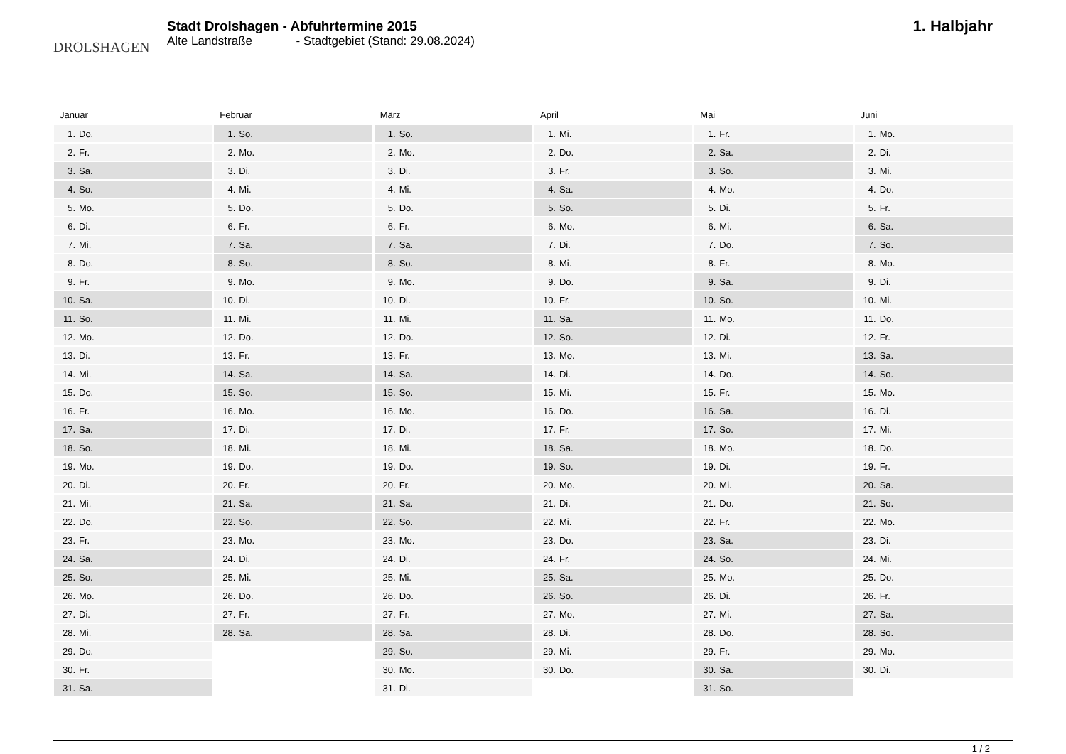DROLSHAGEN
Stadt Drolshagen - Abfuhrtermine 2015
Alte Landstraße - Stadtgebiet (Stand: 29.08.2024)
1. Halbjahr
Januar
| 1. | Do. |
| 2. | Fr. |
| 3. | Sa. |
| 4. | So. |
| 5. | Mo. |
| 6. | Di. |
| 7. | Mi. |
| 8. | Do. |
| 9. | Fr. |
| 10. | Sa. |
| 11. | So. |
| 12. | Mo. |
| 13. | Di. |
| 14. | Mi. |
| 15. | Do. |
| 16. | Fr. |
| 17. | Sa. |
| 18. | So. |
| 19. | Mo. |
| 20. | Di. |
| 21. | Mi. |
| 22. | Do. |
| 23. | Fr. |
| 24. | Sa. |
| 25. | So. |
| 26. | Mo. |
| 27. | Di. |
| 28. | Mi. |
| 29. | Do. |
| 30. | Fr. |
| 31. | Sa. |
Februar
| 1. | So. |
| 2. | Mo. |
| 3. | Di. |
| 4. | Mi. |
| 5. | Do. |
| 6. | Fr. |
| 7. | Sa. |
| 8. | So. |
| 9. | Mo. |
| 10. | Di. |
| 11. | Mi. |
| 12. | Do. |
| 13. | Fr. |
| 14. | Sa. |
| 15. | So. |
| 16. | Mo. |
| 17. | Di. |
| 18. | Mi. |
| 19. | Do. |
| 20. | Fr. |
| 21. | Sa. |
| 22. | So. |
| 23. | Mo. |
| 24. | Di. |
| 25. | Mi. |
| 26. | Do. |
| 27. | Fr. |
| 28. | Sa. |
März
| 1. | So. |
| 2. | Mo. |
| 3. | Di. |
| 4. | Mi. |
| 5. | Do. |
| 6. | Fr. |
| 7. | Sa. |
| 8. | So. |
| 9. | Mo. |
| 10. | Di. |
| 11. | Mi. |
| 12. | Do. |
| 13. | Fr. |
| 14. | Sa. |
| 15. | So. |
| 16. | Mo. |
| 17. | Di. |
| 18. | Mi. |
| 19. | Do. |
| 20. | Fr. |
| 21. | Sa. |
| 22. | So. |
| 23. | Mo. |
| 24. | Di. |
| 25. | Mi. |
| 26. | Do. |
| 27. | Fr. |
| 28. | Sa. |
| 29. | So. |
| 30. | Mo. |
| 31. | Di. |
April
| 1. | Mi. |
| 2. | Do. |
| 3. | Fr. |
| 4. | Sa. |
| 5. | So. |
| 6. | Mo. |
| 7. | Di. |
| 8. | Mi. |
| 9. | Do. |
| 10. | Fr. |
| 11. | Sa. |
| 12. | So. |
| 13. | Mo. |
| 14. | Di. |
| 15. | Mi. |
| 16. | Do. |
| 17. | Fr. |
| 18. | Sa. |
| 19. | So. |
| 20. | Mo. |
| 21. | Di. |
| 22. | Mi. |
| 23. | Do. |
| 24. | Fr. |
| 25. | Sa. |
| 26. | So. |
| 27. | Mo. |
| 28. | Di. |
| 29. | Mi. |
| 30. | Do. |
Mai
| 1. | Fr. |
| 2. | Sa. |
| 3. | So. |
| 4. | Mo. |
| 5. | Di. |
| 6. | Mi. |
| 7. | Do. |
| 8. | Fr. |
| 9. | Sa. |
| 10. | So. |
| 11. | Mo. |
| 12. | Di. |
| 13. | Mi. |
| 14. | Do. |
| 15. | Fr. |
| 16. | Sa. |
| 17. | So. |
| 18. | Mo. |
| 19. | Di. |
| 20. | Mi. |
| 21. | Do. |
| 22. | Fr. |
| 23. | Sa. |
| 24. | So. |
| 25. | Mo. |
| 26. | Di. |
| 27. | Mi. |
| 28. | Do. |
| 29. | Fr. |
| 30. | Sa. |
| 31. | So. |
Juni
| 1. | Mo. |
| 2. | Di. |
| 3. | Mi. |
| 4. | Do. |
| 5. | Fr. |
| 6. | Sa. |
| 7. | So. |
| 8. | Mo. |
| 9. | Di. |
| 10. | Mi. |
| 11. | Do. |
| 12. | Fr. |
| 13. | Sa. |
| 14. | So. |
| 15. | Mo. |
| 16. | Di. |
| 17. | Mi. |
| 18. | Do. |
| 19. | Fr. |
| 20. | Sa. |
| 21. | So. |
| 22. | Mo. |
| 23. | Di. |
| 24. | Mi. |
| 25. | Do. |
| 26. | Fr. |
| 27. | Sa. |
| 28. | So. |
| 29. | Mo. |
| 30. | Di. |
1 / 2